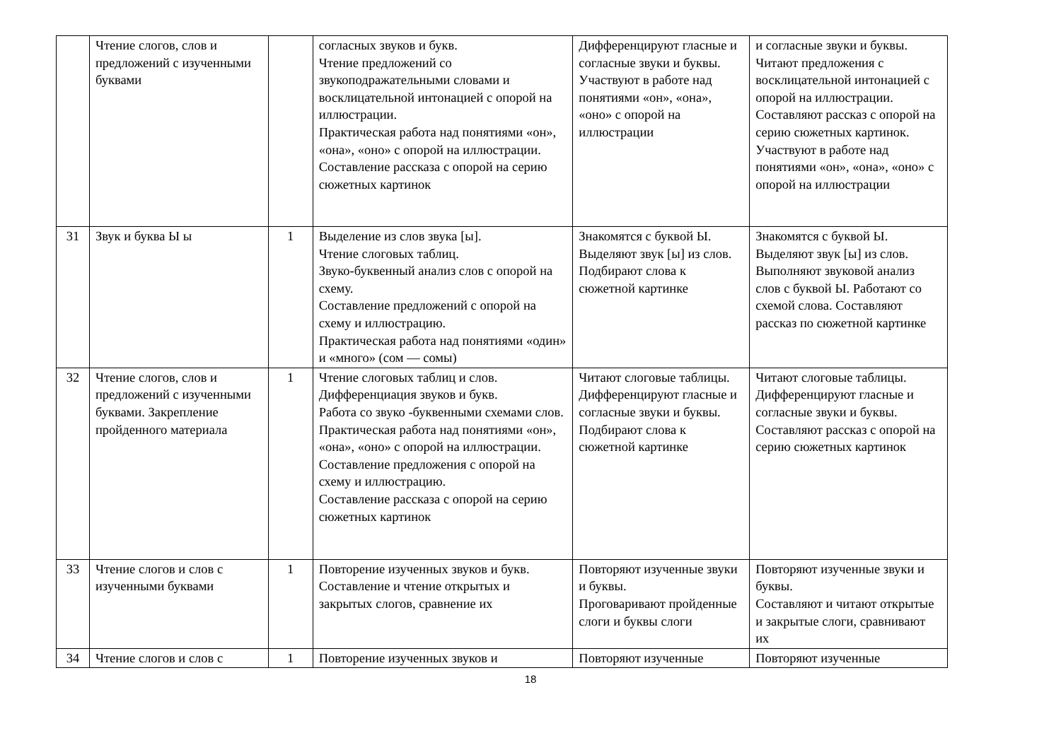| | Чтение слогов, слов и предложений с изученными буквами | | согласных звуков и букв. Чтение предложений со звукоподражательными словами и восклицательной интонацией с опорой на иллюстрации. Практическая работа над понятиями «он», «она», «оно» с опорой на иллюстрации. Составление рассказа с опорой на серию сюжетных картинок | Дифференцируют гласные и согласные звуки и буквы. Участвуют в работе над понятиями «он», «она», «оно» с опорой на иллюстрации | и согласные звуки и буквы. Читают предложения с восклицательной интонацией с опорой на иллюстрации. Составляют рассказ с опорой на серию сюжетных картинок. Участвуют в работе над понятиями «он», «она», «оно» с опорой на иллюстрации |
| 31 | Звук и буква Ы ы | 1 | Выделение из слов звука [ы]. Чтение слоговых таблиц. Звуко-буквенный анализ слов с опорой на схему. Составление предложений с опорой на схему и иллюстрацию. Практическая работа над понятиями «один» и «много» (сом — сомы) | Знакомятся с буквой Ы. Выделяют звук [ы] из слов. Подбирают слова к сюжетной картинке | Знакомятся с буквой Ы. Выделяют звук [ы] из слов. Выполняют звуковой анализ слов с буквой Ы. Работают со схемой слова. Составляют рассказ по сюжетной картинке |
| 32 | Чтение слогов, слов и предложений с изученными буквами. Закрепление пройденного материала | 1 | Чтение слоговых таблиц и слов. Дифференциация звуков и букв. Работа со звуко -буквенными схемами слов. Практическая работа над понятиями «он», «она», «оно» с опорой на иллюстрации. Составление предложения с опорой на схему и иллюстрацию. Составление рассказа с опорой на серию сюжетных картинок | Читают слоговые таблицы. Дифференцируют гласные и согласные звуки и буквы. Подбирают слова к сюжетной картинке | Читают слоговые таблицы. Дифференцируют гласные и согласные звуки и буквы. Составляют рассказ с опорой на серию сюжетных картинок |
| 33 | Чтение слогов и слов с изученными буквами | 1 | Повторение изученных звуков и букв. Составление и чтение открытых и закрытых слогов, сравнение их | Повторяют изученные звуки и буквы. Проговаривают пройденные слоги и буквы слоги | Повторяют изученные звуки и буквы. Составляют и читают открытые и закрытые слоги, сравнивают их |
| 34 | Чтение слогов и слов с | 1 | Повторение изученных звуков и | Повторяют изученные | Повторяют изученные |
18